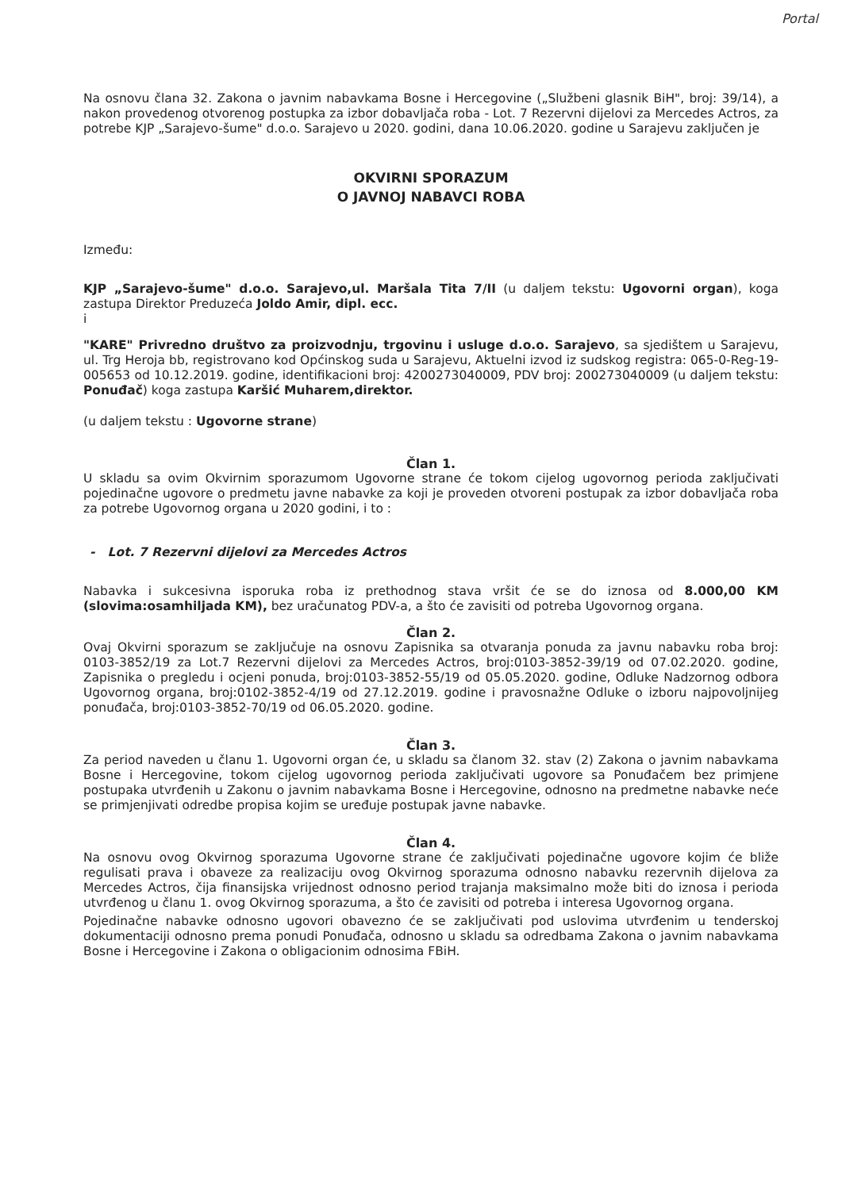Portal
Na osnovu člana 32. Zakona o javnim nabavkama Bosne i Hercegovine („Službeni glasnik BiH", broj: 39/14), a nakon provedenog otvorenog postupka za izbor dobavljača roba - Lot. 7 Rezervni dijelovi za Mercedes Actros, za potrebe KJP „Sarajevo-šume" d.o.o. Sarajevo u 2020. godini, dana 10.06.2020. godine u Sarajevu zaključen je
OKVIRNI SPORAZUM
O JAVNOJ NABAVCI ROBA
Između:
KJP „Sarajevo-šume" d.o.o. Sarajevo,ul. Maršala Tita 7/II (u daljem tekstu: Ugovorni organ), koga zastupa Direktor Preduzeća Joldo Amir, dipl. ecc.
i
"KARE" Privredno društvo za proizvodnju, trgovinu i usluge d.o.o. Sarajevo, sa sjedištem u Sarajevu, ul. Trg Heroja bb, registrovano kod Općinskog suda u Sarajevu, Aktuelni izvod iz sudskog registra: 065-0-Reg-19-005653 od 10.12.2019. godine, identifikacioni broj: 4200273040009, PDV broj: 200273040009 (u daljem tekstu: Ponuđač) koga zastupa Karšić Muharem,direktor.
(u daljem tekstu : Ugovorne strane)
Član 1.
U skladu sa ovim Okvirnim sporazumom Ugovorne strane će tokom cijelog ugovornog perioda zaključivati pojedinačne ugovore o predmetu javne nabavke za koji je proveden otvoreni postupak za izbor dobavljača roba za potrebe Ugovornog organa u 2020 godini, i to :
- Lot. 7 Rezervni dijelovi za Mercedes Actros
Nabavka i sukcesivna isporuka roba iz prethodnog stava vršit će se do iznosa od 8.000,00 KM (slovima:osamhiljada KM), bez uračunatog PDV-a, a što će zavisiti od potreba Ugovornog organa.
Član 2.
Ovaj Okvirni sporazum se zaključuje na osnovu Zapisnika sa otvaranja ponuda za javnu nabavku roba broj: 0103-3852/19 za Lot.7 Rezervni dijelovi za Mercedes Actros, broj:0103-3852-39/19 od 07.02.2020. godine, Zapisnika o pregledu i ocjeni ponuda, broj:0103-3852-55/19 od 05.05.2020. godine, Odluke Nadzornog odbora Ugovornog organa, broj:0102-3852-4/19 od 27.12.2019. godine i pravosnažne Odluke o izboru najpovoljnijeg ponuđača, broj:0103-3852-70/19 od 06.05.2020. godine.
Član 3.
Za period naveden u članu 1. Ugovorni organ će, u skladu sa članom 32. stav (2) Zakona o javnim nabavkama Bosne i Hercegovine, tokom cijelog ugovornog perioda zaključivati ugovore sa Ponuđačem bez primjene postupaka utvrđenih u Zakonu o javnim nabavkama Bosne i Hercegovine, odnosno na predmetne nabavke neće se primjenjivati odredbe propisa kojim se uređuje postupak javne nabavke.
Član 4.
Na osnovu ovog Okvirnog sporazuma Ugovorne strane će zaključivati pojedinačne ugovore kojim će bliže regulisati prava i obaveze za realizaciju ovog Okvirnog sporazuma odnosno nabavku rezervnih dijelova za Mercedes Actros, čija finansijska vrijednost odnosno period trajanja maksimalno može biti do iznosa i perioda utvrđenog u članu 1. ovog Okvirnog sporazuma, a što će zavisiti od potreba i interesa Ugovornog organa.
Pojedinačne nabavke odnosno ugovori obavezno će se zaključivati pod uslovima utvrđenim u tenderskoj dokumentaciji odnosno prema ponudi Ponuđača, odnosno u skladu sa odredbama Zakona o javnim nabavkama Bosne i Hercegovine i Zakona o obligacionim odnosima FBiH.